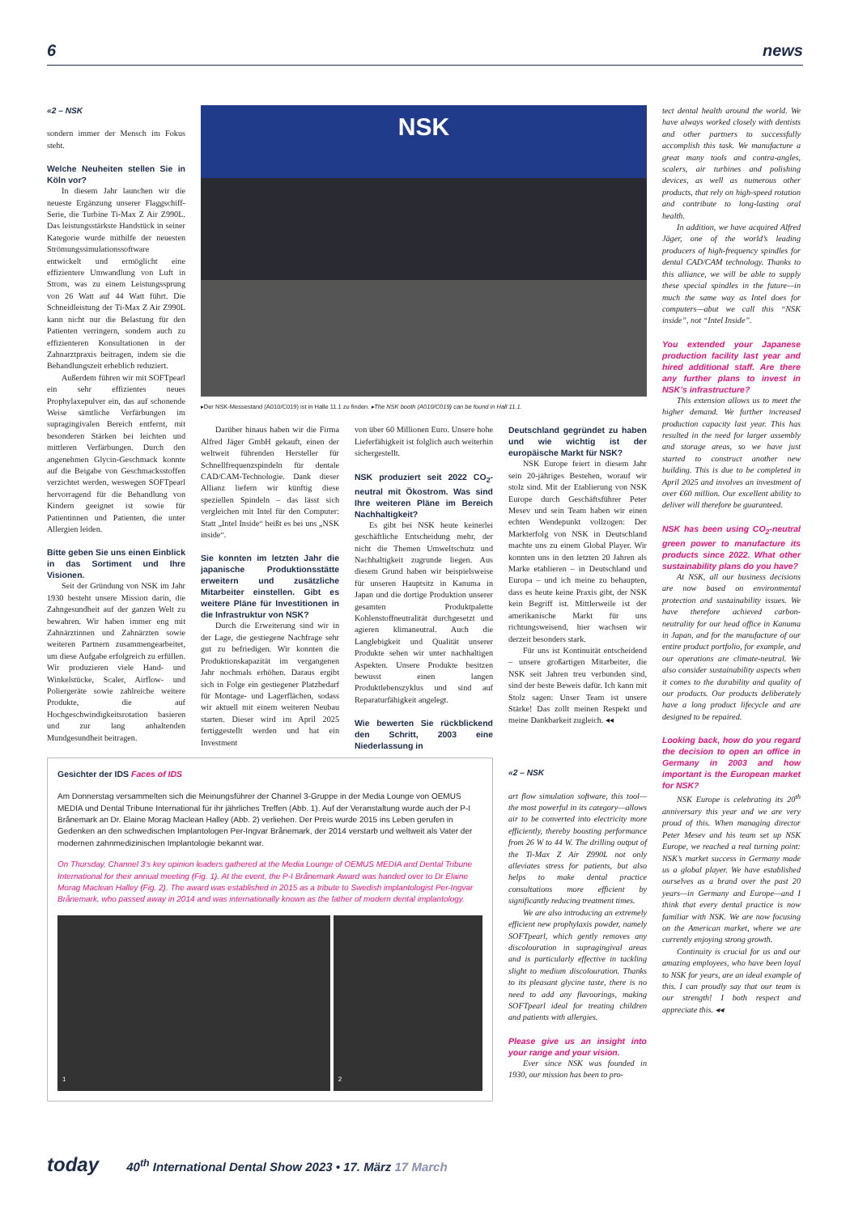6 news
«2 – NSK
sondern immer der Mensch im Fokus steht.
Welche Neuheiten stellen Sie in Köln vor?
In diesem Jahr launchen wir die neueste Ergänzung unserer Flaggschiff-Serie, die Turbine Ti-Max Z Air Z990L. Das leistungsstärkste Handstück in seiner Kategorie wurde mithilfe der neuesten Strömungssimulationssoftware entwickelt und ermöglicht eine effizientere Umwandlung von Luft in Strom, was zu einem Leistungssprung von 26 Watt auf 44 Watt führt. Die Schneidleistung der Ti-Max Z Air Z990L kann nicht nur die Belastung für den Patienten verringern, sondern auch zu effizienteren Konsultationen in der Zahnarztpraxis beitragen, indem sie die Behandlungszeit erheblich reduziert.
Außerdem führen wir mit SOFTpearl ein sehr effizientes neues Prophylaxepulver ein, das auf schonende Weise sämtliche Verfärbungen im supragingivalen Bereich entfernt, mit besonderen Stärken bei leichten und mittleren Verfärbungen. Durch den angenehmen Glycin-Geschmack konnte auf die Beigabe von Geschmacksstoffen verzichtet werden, weswegen SOFTpearl hervorragend für die Behandlung von Kindern geeignet ist sowie für Patientinnen und Patienten, die unter Allergien leiden.
Bitte geben Sie uns einen Einblick in das Sortiment und Ihre Visionen.
Seit der Gründung von NSK im Jahr 1930 besteht unsere Mission darin, die Zahngesundheit auf der ganzen Welt zu bewahren. Wir haben immer eng mit Zahnärztinnen und Zahnärzten sowie weiteren Partnern zusammengearbeitet, um diese Aufgabe erfolgreich zu erfüllen. Wir produzieren viele Hand- und Winkelstücke, Scaler, Airflow- und Poliergeräte sowie zahlreiche weitere Produkte, die auf Hochgeschwindigkeitsrotation basieren und zur lang anhaltenden Mundgesundheit beitragen.
NSK
▸Der NSK-Messestand (A010/C019) ist in Halle 11.1 zu finden. ▸The NSK booth (A010/C019) can be found in Hall 11.1.
Darüber hinaus haben wir die Firma Alfred Jäger GmbH gekauft, einen der weltweit führenden Hersteller für Schnellfrequenzspindeln für dentale CAD/CAM-Technologie. Dank dieser Allianz liefern wir künftig diese speziellen Spindeln – das lässt sich vergleichen mit Intel für den Computer: Statt „Intel Inside“ heißt es bei uns „NSK inside“.
Sie konnten im letzten Jahr die japanische Produktionsstätte erweitern und zusätzliche Mitarbeiter einstellen. Gibt es weitere Pläne für Investitionen in die Infrastruktur von NSK?
Durch die Erweiterung sind wir in der Lage, die gestiegene Nachfrage sehr gut zu befriedigen. Wir konnten die Produktionskapazität im vergangenen Jahr nochmals erhöhen. Daraus ergibt sich in Folge ein gestiegener Platzbedarf für Montage- und Lagerflächen, sodass wir aktuell mit einem weiteren Neubau starten. Dieser wird im April 2025 fertiggestellt werden und hat ein Investment
von über 60 Millionen Euro. Unsere hohe Lieferfähigkeit ist folglich auch weiterhin sichergestellt.
NSK produziert seit 2022 CO<sub>2</sub>-neutral mit Ökostrom. Was sind Ihre weiteren Pläne im Bereich Nachhaltigkeit?
Es gibt bei NSK heute keinerlei geschäftliche Entscheidung mehr, der nicht die Themen Umweltschutz und Nachhaltigkeit zugrunde liegen. Aus diesem Grund haben wir beispielsweise für unseren Hauptsitz in Kanuma in Japan und die dortige Produktion unserer gesamten Produktpalette Kohlenstoffneutralität durchgesetzt und agieren klimaneutral. Auch die Langlebigkeit und Qualität unserer Produkte sehen wir unter nachhaltigen Aspekten. Unsere Produkte besitzen bewusst einen langen Produktlebenszyklus und sind auf Reparaturfähigkeit angelegt.
Wie bewerten Sie rückblickend den Schritt, 2003 eine Niederlassung in
Deutschland gegründet zu haben und wie wichtig ist der europäische Markt für NSK?
NSK Europe feiert in diesem Jahr sein 20-jähriges Bestehen, worauf wir stolz sind. Mit der Etablierung von NSK Europe durch Geschäftsführer Peter Mesev und sein Team haben wir einen echten Wendepunkt vollzogen: Der Markterfolg von NSK in Deutschland machte uns zu einem Global Player. Wir konnten uns in den letzten 20 Jahren als Marke etablieren – in Deutschland und Europa – und ich meine zu behaupten, dass es heute keine Praxis gibt, der NSK kein Begriff ist. Mittlerweile ist der amerikanische Markt für uns richtungsweisend, hier wachsen wir derzeit besonders stark.
Für uns ist Kontinuität entscheidend – unsere großartigen Mitarbeiter, die NSK seit Jahren treu verbunden sind, sind der beste Beweis dafür. Ich kann mit Stolz sagen: Unser Team ist unsere Stärke! Das zollt meinen Respekt und meine Dankbarkeit zugleich. ◂◂
tect dental health around the world. We have always worked closely with dentists and other partners to successfully accomplish this task. We manufacture a great many tools and contra-angles, scalers, air turbines and polishing devices, as well as numerous other products, that rely on high-speed rotation and contribute to long-lasting oral health.
In addition, we have acquired Alfred Jäger, one of the world’s leading producers of high-frequency spindles for dental CAD/CAM technology. Thanks to this alliance, we will be able to supply these special spindles in the future—in much the same way as Intel does for computers—abut we call this “NSK inside”, not “Intel Inside”.
You extended your Japanese production facility last year and hired additional staff. Are there any further plans to invest in NSK’s infrastructure?
This extension allows us to meet the higher demand. We further increased production capacity last year. This has resulted in the need for larger assembly and storage areas, so we have just started to construct another new building. This is due to be completed in April 2025 and involves an investment of over €60 million. Our excellent ability to deliver will therefore be guaranteed.
NSK has been using CO<sub>2</sub>-neutral green power to manufacture its products since 2022. What other sustainability plans do you have?
At NSK, all our business decisions are now based on environmental protection and sustainability issues. We have therefore achieved carbon-neutrality for our head office in Kanuma in Japan, and for the manufacture of our entire product portfolio, for example, and our operations are climate-neutral. We also consider sustainability aspects when it comes to the durability and quality of our products. Our products deliberately have a long product lifecycle and are designed to be repaired.
Looking back, how do you regard the decision to open an office in Germany in 2003 and how important is the European market for NSK?
NSK Europe is celebrating its 20<sup>th</sup> anniversary this year and we are very proud of this. When managing director Peter Mesev and his team set up NSK Europe, we reached a real turning point: NSK’s market success in Germany made us a global player. We have established ourselves as a brand over the past 20 years—in Germany and Europe—and I think that every dental practice is now familiar with NSK. We are now focusing on the American market, where we are currently enjoying strong growth.
Continuity is crucial for us and our amazing employees, who have been loyal to NSK for years, are an ideal example of this. I can proudly say that our team is our strength! I both respect and appreciate this. ◂◂
Gesichter der IDS Faces of IDS
Am Donnerstag versammelten sich die Meinungsführer der Channel 3-Gruppe in der Media Lounge von OEMUS MEDIA und Dental Tribune International für ihr jährliches Treffen (Abb. 1). Auf der Veranstaltung wurde auch der P-I Brånemark an Dr. Elaine Morag Maclean Halley (Abb. 2) verliehen. Der Preis wurde 2015 ins Leben gerufen in Gedenken an den schwedischen Implantologen Per-Ingvar Brånemark, der 2014 verstarb und weltweit als Vater der modernen zahnmedizinischen Implantologie bekannt war.
On Thursday, Channel 3’s key opinion leaders gathered at the Media Lounge of OEMUS MEDIA and Dental Tribune International for their annual meeting (Fig. 1). At the event, the P-I Brånemark Award was handed over to Dr Elaine Morag Maclean Halley (Fig. 2). The award was established in 2015 as a tribute to Swedish implantologist Per-Ingvar Brånemark, who passed away in 2014 and was internationally known as the father of modern dental implantology.
1 2
«2 – NSK
art flow simulation software, this tool—the most powerful in its category—allows air to be converted into electricity more efficiently, thereby boosting performance from 26 W to 44 W. The drilling output of the Ti-Max Z Air Z990L not only alleviates stress for patients, but also helps to make dental practice consultations more efficient by significantly reducing treatment times.
We are also introducing an extremely efficient new prophylaxis powder, namely SOFTpearl, which gently removes any discolouration in supragingival areas and is particularly effective in tackling slight to medium discolouration. Thanks to its pleasant glycine taste, there is no need to add any flavourings, making SOFTpearl ideal for treating children and patients with allergies.
Please give us an insight into your range and your vision.
Ever since NSK was founded in 1930, our mission has been to pro-
today 40<sup>th</sup> International Dental Show 2023 • 17. März 17 March